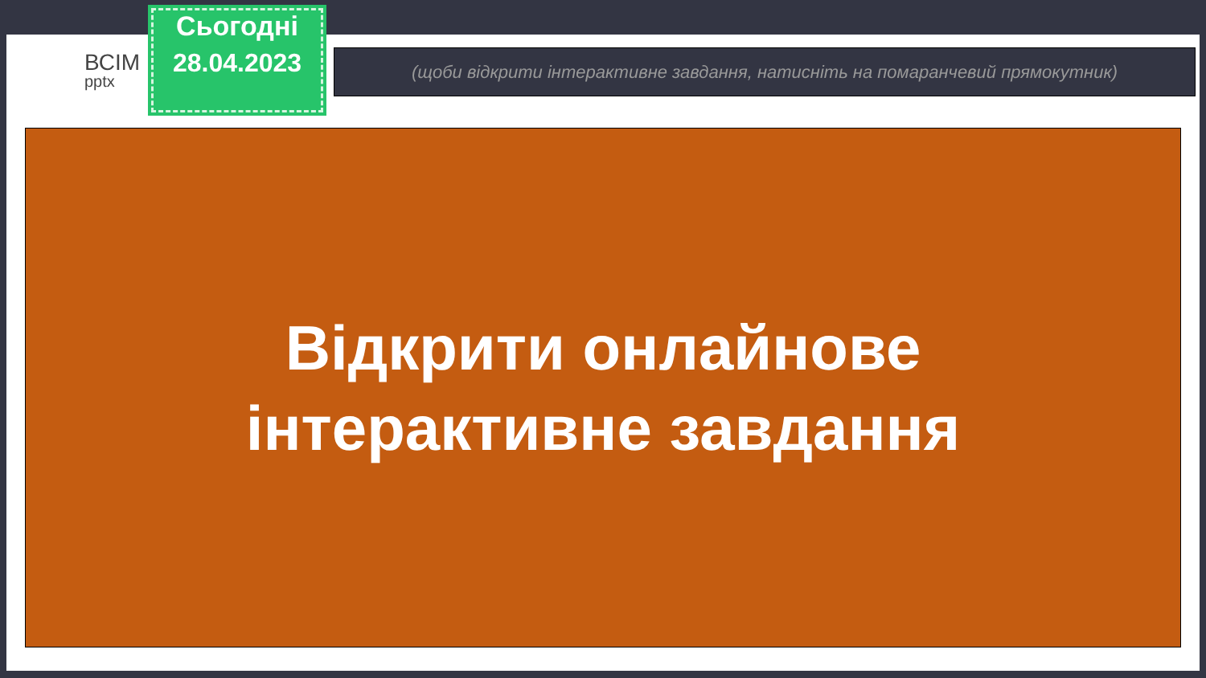ВСІМ
pptx
Сьогодні
28.04.2023
(щоби відкрити інтерактивне завдання, натисніть на помаранчевий прямокутник)
Відкрити онлайнове
інтерактивне завдання